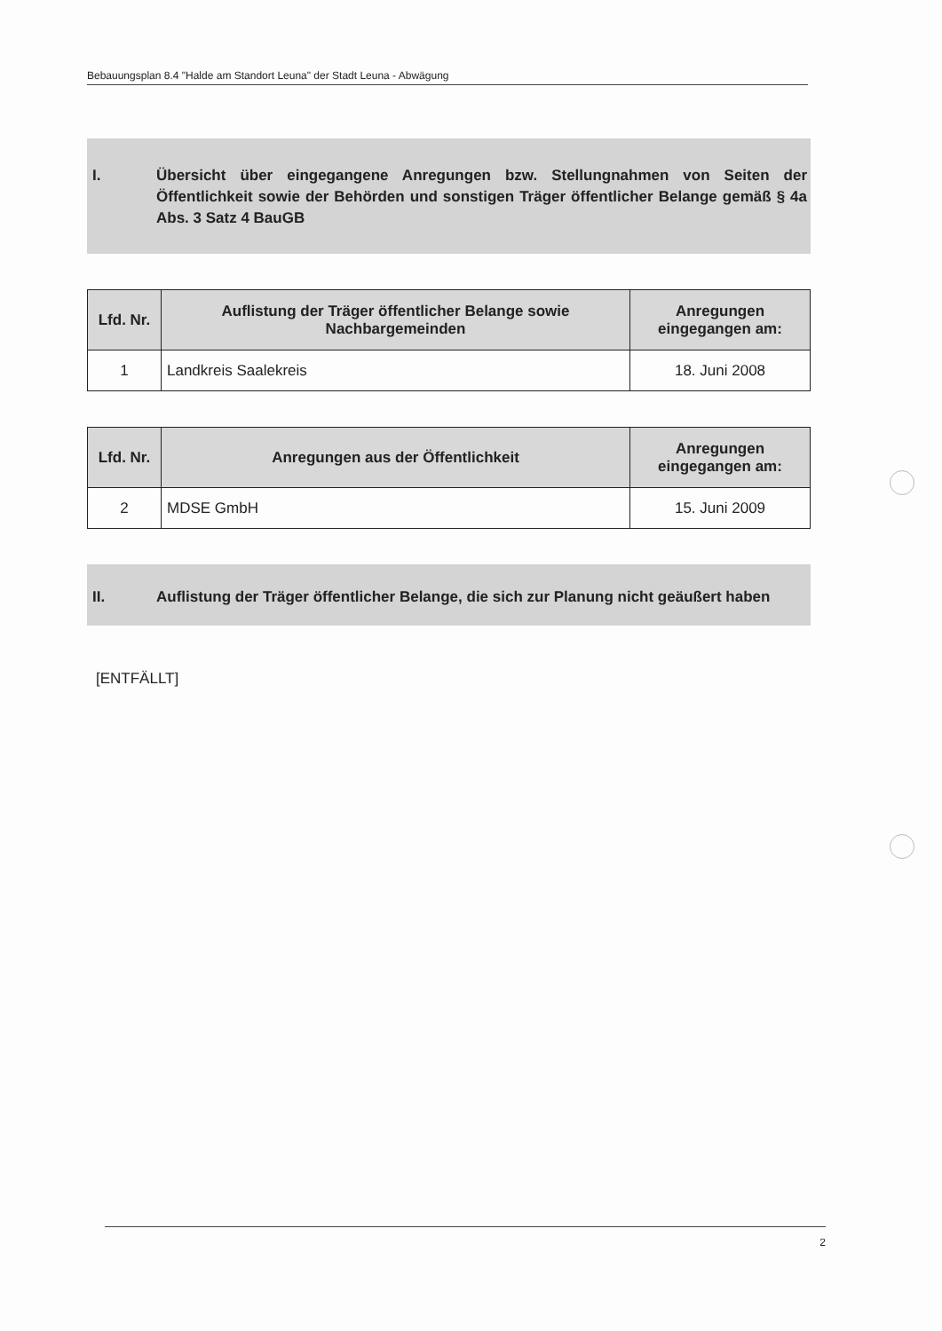Bebauungsplan 8.4 "Halde am Standort Leuna" der Stadt Leuna - Abwägung
I. Übersicht über eingegangene Anregungen bzw. Stellungnahmen von Seiten der Öffentlichkeit sowie der Behörden und sonstigen Träger öffentlicher Belange gemäß § 4a Abs. 3 Satz 4 BauGB
| Lfd. Nr. | Auflistung der Träger öffentlicher Belange sowie Nachbargemeinden | Anregungen eingegangen am: |
| --- | --- | --- |
| 1 | Landkreis Saalekreis | 18. Juni 2008 |
| Lfd. Nr. | Anregungen aus der Öffentlichkeit | Anregungen eingegangen am: |
| --- | --- | --- |
| 2 | MDSE GmbH | 15. Juni 2009 |
II. Auflistung der Träger öffentlicher Belange, die sich zur Planung nicht geäußert haben
[ENTFÄLLT]
2